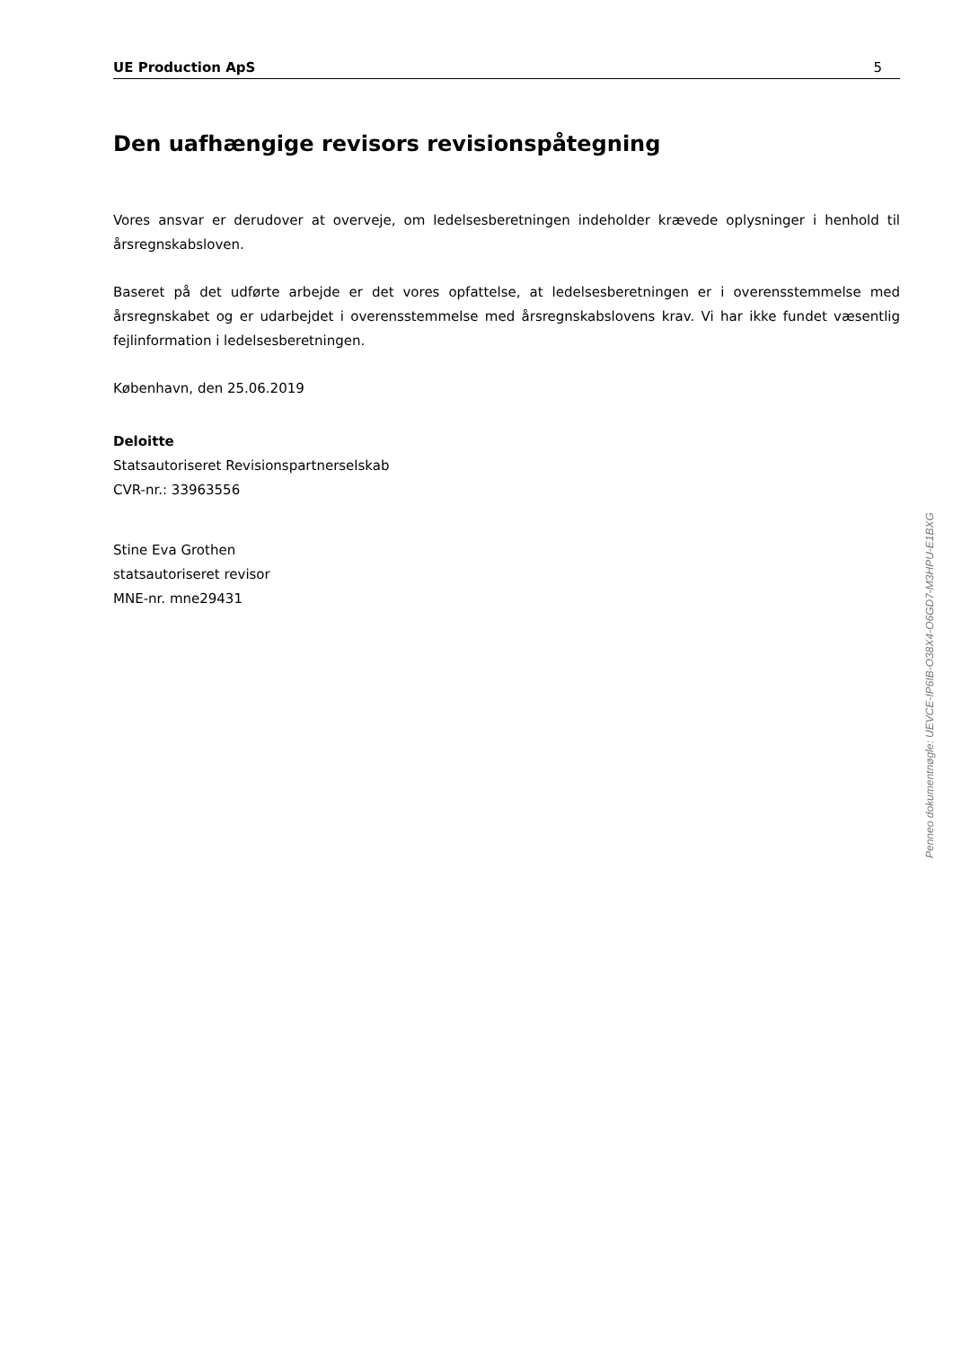UE Production ApS 5
Den uafhængige revisors revisionspåtegning
Vores ansvar er derudover at overveje, om ledelsesberetningen indeholder krævede oplysninger i henhold til årsregnskabsloven.
Baseret på det udførte arbejde er det vores opfattelse, at ledelsesberetningen er i overensstemmelse med årsregnskabet og er udarbejdet i overensstemmelse med årsregnskabslovens krav. Vi har ikke fundet væsentlig fejlinformation i ledelsesberetningen.
København, den 25.06.2019
Deloitte
Statsautoriseret Revisionspartnerselskab
CVR-nr.: 33963556
Stine Eva Grothen
statsautoriseret revisor
MNE-nr. mne29431
Penneo dokumentnøgle: UEVCE-IP6IB-O38X4-O6GD7-M3HPU-E1BXG